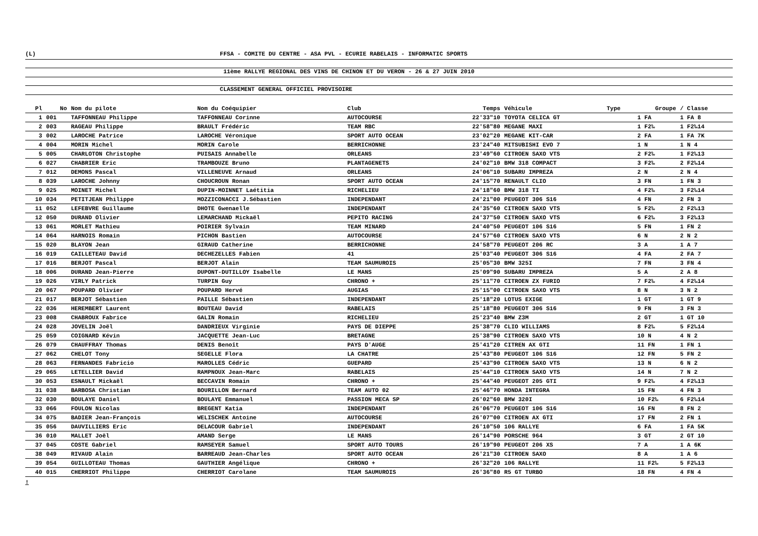(L) FFSA - COMITE DU CENTRE - ASA PVL - ECURIE RABELAIS - INFORMATIC SPORTS
11ème RALLYE REGIONAL DES VINS DE CHINON ET DU VERON - 26 & 27 JUIN 2010
CLASSEMENT GENERAL OFFICIEL PROVISOIRE
| Pl | No | Nom du pilote | Nom du Coéquipier | Club | Temps | Véhicule | Type | Groupe | / Classe |
| --- | --- | --- | --- | --- | --- | --- | --- | --- | --- |
| 1 | 001 | TAFFONNEAU Philippe | TAFFONNEAU Corinne | AUTOCOURSE | 22'33"10 | TOYOTA CELICA GT | | 1 FA | 1 FA 8 |
| 2 | 003 | RAGEAU Philippe | BRAULT Frédéric | TEAM RBC | 22'58"80 | MEGANE MAXI | | 1 F2‰ | 1 F2‰14 |
| 3 | 002 | LAROCHE Patrice | LAROCHE Véronique | SPORT AUTO OCEAN | 23'02"20 | MEGANE KIT-CAR | | 2 FA | 1 FA 7K |
| 4 | 004 | MORIN Michel | MORIN Carole | BERRICHONNE | 23'24"40 | MITSUBISHI EVO 7 | | 1 N | 1 N 4 |
| 5 | 005 | CHARLOTON Christophe | PUISAIS Annabelle | ORLEANS | 23'49"60 | CITROEN SAXO VTS | | 2 F2‰ | 1 F2‰13 |
| 6 | 027 | CHABRIER Eric | TRAMBOUZE Bruno | PLANTAGENETS | 24'02"10 | BMW 318 COMPACT | | 3 F2‰ | 2 F2‰14 |
| 7 | 012 | DEMONS Pascal | VILLENEUVE Arnaud | ORLEANS | 24'06"10 | SUBARU IMPREZA | | 2 N | 2 N 4 |
| 8 | 039 | LAROCHE Johnny | CHOUCROUN Ronan | SPORT AUTO OCEAN | 24'15"70 | RENAULT CLIO | | 3 FN | 1 FN 3 |
| 9 | 025 | MOINET Michel | DUPIN-MOINNET Laétitia | RICHELIEU | 24'18"60 | BMW 318 TI | | 4 F2‰ | 3 F2‰14 |
| 10 | 034 | PETITJEAN Philippe | MOZZICONACCI J.Sébastien | INDEPENDANT | 24'21"00 | PEUGEOT 306 S16 | | 4 FN | 2 FN 3 |
| 11 | 052 | LEFEBVRE Guillaume | DHOTE Gwenaelle | INDEPENDANT | 24'35"60 | CITROEN SAXO VTS | | 5 F2‰ | 2 F2‰13 |
| 12 | 050 | DURAND Olivier | LEMARCHAND Mickaël | PEPITO RACING | 24'37"50 | CITROEN SAXO VTS | | 6 F2‰ | 3 F2‰13 |
| 13 | 061 | MORLET Mathieu | POIRIER Sylvain | TEAM MINARD | 24'40"50 | PEUGEOT 106 S16 | | 5 FN | 1 FN 2 |
| 14 | 064 | HARNOIS Romain | PICHON Bastien | AUTOCOURSE | 24'57"60 | CITROEN SAXO VTS | | 6 N | 2 N 2 |
| 15 | 020 | BLAYON Jean | GIRAUD Catherine | BERRICHONNE | 24'58"70 | PEUGEOT 206 RC | | 3 A | 1 A 7 |
| 16 | 019 | CAILLETEAU David | DECHEZELLES Fabien | 41 | 25'03"40 | PEUGEOT 306 S16 | | 4 FA | 2 FA 7 |
| 17 | 016 | BERJOT Pascal | BERJOT Alain | TEAM SAUMUROIS | 25'05"30 | BMW 325I | | 7 FN | 3 FN 4 |
| 18 | 006 | DURAND Jean-Pierre | DUPONT-DUTILLOY Isabelle | LE MANS | 25'09"90 | SUBARU IMPREZA | | 5 A | 2 A 8 |
| 19 | 026 | VIRLY Patrick | TURPIN Guy | CHRONO + | 25'11"70 | CITROEN ZX FURIO | | 7 F2‰ | 4 F2‰14 |
| 20 | 067 | POUPARD Olivier | POUPARD Hervé | AUGIAS | 25'15"00 | CITROEN SAXO VTS | | 8 N | 3 N 2 |
| 21 | 017 | BERJOT Sébastien | PAILLE Sébastien | INDEPENDANT | 25'18"20 | LOTUS EXIGE | | 1 GT | 1 GT 9 |
| 22 | 036 | HEREMBERT Laurent | BOUTEAU David | RABELAIS | 25'18"80 | PEUGEOT 306 S16 | | 9 FN | 3 FN 3 |
| 23 | 008 | CHABROUX Fabrice | GALIN Romain | RICHELIEU | 25'23"40 | BMW Z3M | | 2 GT | 1 GT 10 |
| 24 | 028 | JOVELIN Joël | DANDRIEUX Virginie | PAYS DE DIEPPE | 25'38"70 | CLIO WILLIAMS | | 8 F2‰ | 5 F2‰14 |
| 25 | 059 | COIGNARD Kévin | JACQUETTE Jean-Luc | BRETAGNE | 25'38"90 | CITROEN SAXO VTS | | 10 N | 4 N 2 |
| 26 | 079 | CHAUFFRAY Thomas | DENIS Benoît | PAYS D'AUGE | 25'41"20 | CITREN AX GTI | | 11 FN | 1 FN 1 |
| 27 | 062 | CHELOT Tony | SEGELLE Flora | LA CHATRE | 25'43"80 | PEUGEOT 106 S16 | | 12 FN | 5 FN 2 |
| 28 | 063 | FERNANDES Fabricio | MAROLLES Cédric | GUEPARD | 25'43"90 | CITROEN SAXO VTS | | 13 N | 6 N 2 |
| 29 | 065 | LETELLIER David | RAMPNOUX Jean-Marc | RABELAIS | 25'44"10 | CITROEN SAXO VTS | | 14 N | 7 N 2 |
| 30 | 053 | ESNAULT Mickaël | BECCAVIN Romain | CHRONO + | 25'44"40 | PEUGEOT 205 GTI | | 9 F2‰ | 4 F2‰13 |
| 31 | 038 | BARBOSA Christian | BOURILLON Bernard | TEAM AUTO 02 | 25'46"70 | HONDA INTEGRA | | 15 FN | 4 FN 3 |
| 32 | 030 | BOULAYE Daniel | BOULAYE Emmanuel | PASSION MECA SP | 26'02"60 | BMW 320I | | 10 F2‰ | 6 F2‰14 |
| 33 | 066 | FOULON Nicolas | BREGENT Katia | INDEPENDANT | 26'06"70 | PEUGEOT 106 S16 | | 16 FN | 8 FN 2 |
| 34 | 075 | BADIER Jean-François | WELISCHEK Antoine | AUTOCOURSE | 26'07"00 | CITROEN AX GTI | | 17 FN | 2 FN 1 |
| 35 | 056 | DAUVILLIERS Eric | DELACOUR Gabriel | INDEPENDANT | 26'10"50 | 106 RALLYE | | 6 FA | 1 FA 5K |
| 36 | 010 | MALLET Joël | AMAND Serge | LE MANS | 26'14"90 | PORSCHE 964 | | 3 GT | 2 GT 10 |
| 37 | 045 | COSTE Gabriel | RAMSEYER Samuel | SPORT AUTO TOURS | 26'19"90 | PEUGEOT 206 XS | | 7 A | 1 A 6K |
| 38 | 049 | RIVAUD Alain | BARREAUD Jean-Charles | SPORT AUTO OCEAN | 26'21"30 | CITROEN SAXO | | 8 A | 1 A 6 |
| 39 | 054 | GUILLOTEAU Thomas | GAUTHIER Angélique | CHRONO + | 26'32"20 | 106 RALLYE | | 11 F2‰ | 5 F2‰13 |
| 40 | 015 | CHERRIOT Philippe | CHERRIOT Carolane | TEAM SAUMUROIS | 26'36"80 | R5 GT TURBO | | 18 FN | 4 FN 4 |
!